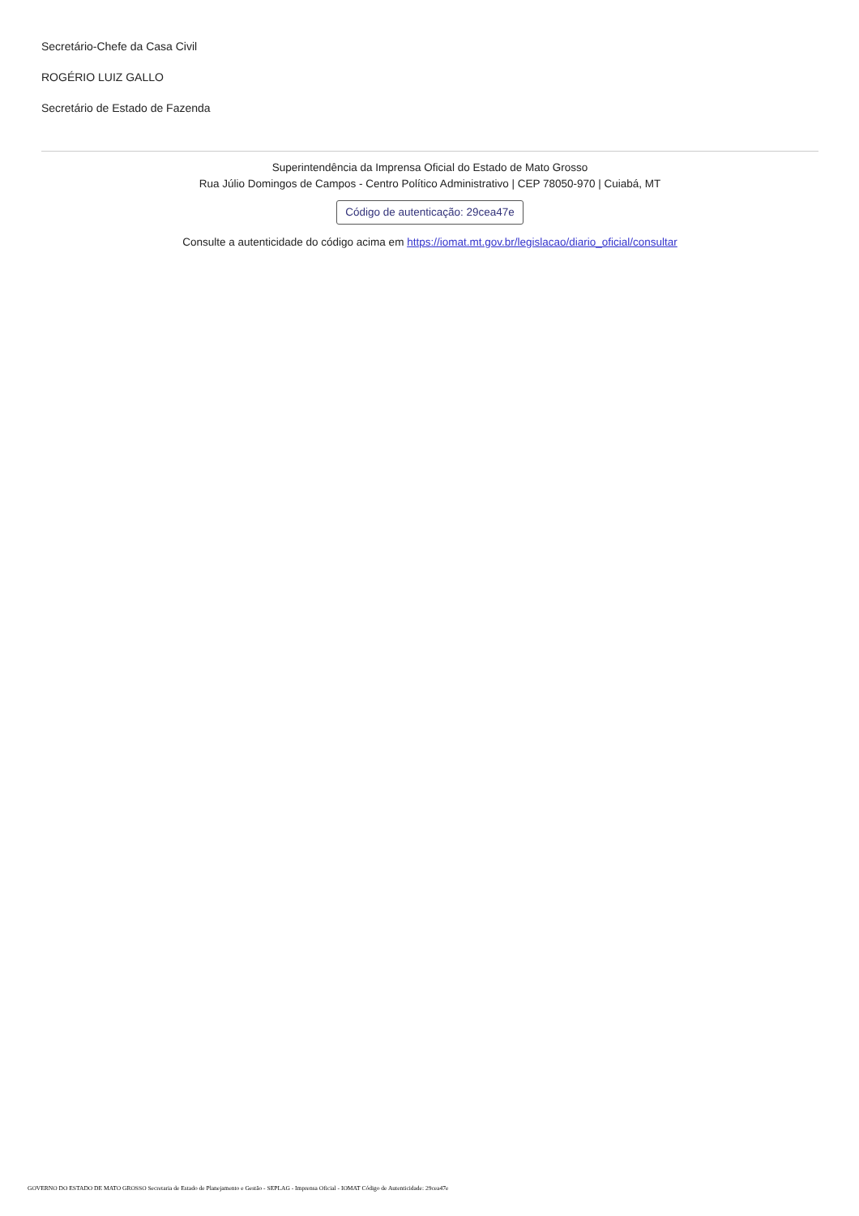Secretário-Chefe da Casa Civil
ROGÉRIO LUIZ GALLO
Secretário de Estado de Fazenda
Superintendência da Imprensa Oficial do Estado de Mato Grosso
Rua Júlio Domingos de Campos - Centro Político Administrativo | CEP 78050-970 | Cuiabá, MT
Código de autenticação: 29cea47e
Consulte a autenticidade do código acima em https://iomat.mt.gov.br/legislacao/diario_oficial/consultar
GOVERNO DO ESTADO DE MATO GROSSO Secretaria de Estado de Planejamento e Gestão - SEPLAG - Imprensa Oficial - IOMAT Código de Autenticidade: 29cea47e